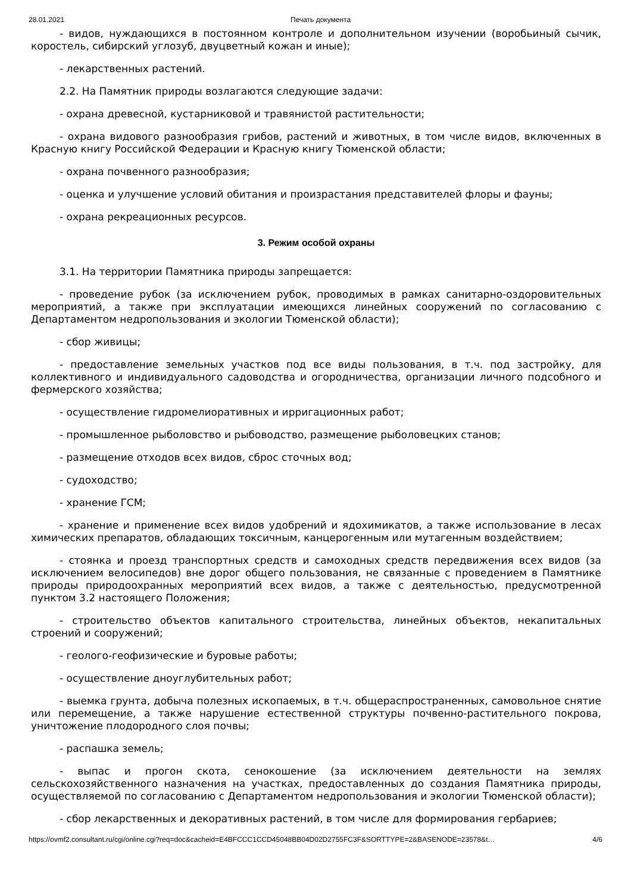28.01.2021 Печать документа
- видов, нуждающихся в постоянном контроле и дополнительном изучении (воробьиный сычик, коростель, сибирский углозуб, двуцветный кожан и иные);
- лекарственных растений.
2.2. На Памятник природы возлагаются следующие задачи:
- охрана древесной, кустарниковой и травянистой растительности;
- охрана видового разнообразия грибов, растений и животных, в том числе видов, включенных в Красную книгу Российской Федерации и Красную книгу Тюменской области;
- охрана почвенного разнообразия;
- оценка и улучшение условий обитания и произрастания представителей флоры и фауны;
- охрана рекреационных ресурсов.
3. Режим особой охраны
3.1. На территории Памятника природы запрещается:
- проведение рубок (за исключением рубок, проводимых в рамках санитарно-оздоровительных мероприятий, а также при эксплуатации имеющихся линейных сооружений по согласованию с Департаментом недропользования и экологии Тюменской области);
- сбор живицы;
- предоставление земельных участков под все виды пользования, в т.ч. под застройку, для коллективного и индивидуального садоводства и огородничества, организации личного подсобного и фермерского хозяйства;
- осуществление гидромелиоративных и ирригационных работ;
- промышленное рыболовство и рыбоводство, размещение рыболовецких станов;
- размещение отходов всех видов, сброс сточных вод;
- судоходство;
- хранение ГСМ;
- хранение и применение всех видов удобрений и ядохимикатов, а также использование в лесах химических препаратов, обладающих токсичным, канцерогенным или мутагенным воздействием;
- стоянка и проезд транспортных средств и самоходных средств передвижения всех видов (за исключением велосипедов) вне дорог общего пользования, не связанные с проведением в Памятнике природы природоохранных мероприятий всех видов, а также с деятельностью, предусмотренной пунктом 3.2 настоящего Положения;
- строительство объектов капитального строительства, линейных объектов, некапитальных строений и сооружений;
- геолого-геофизические и буровые работы;
- осуществление дноуглубительных работ;
- выемка грунта, добыча полезных ископаемых, в т.ч. общераспространенных, самовольное снятие или перемещение, а также нарушение естественной структуры почвенно-растительного покрова, уничтожение плодородного слоя почвы;
- распашка земель;
- выпас и прогон скота, сенокошение (за исключением деятельности на землях сельскохозяйственного назначения на участках, предоставленных до создания Памятника природы, осуществляемой по согласованию с Департаментом недропользования и экологии Тюменской области);
- сбор лекарственных и декоративных растений, в том числе для формирования гербариев;
https://ovmf2.consultant.ru/cgi/online.cgi?req=doc&cacheid=E4BFCCC1CCD45048BB04D02D2755FC3F&SORTTYPE=2&BASENODE=23578&t… 4/6